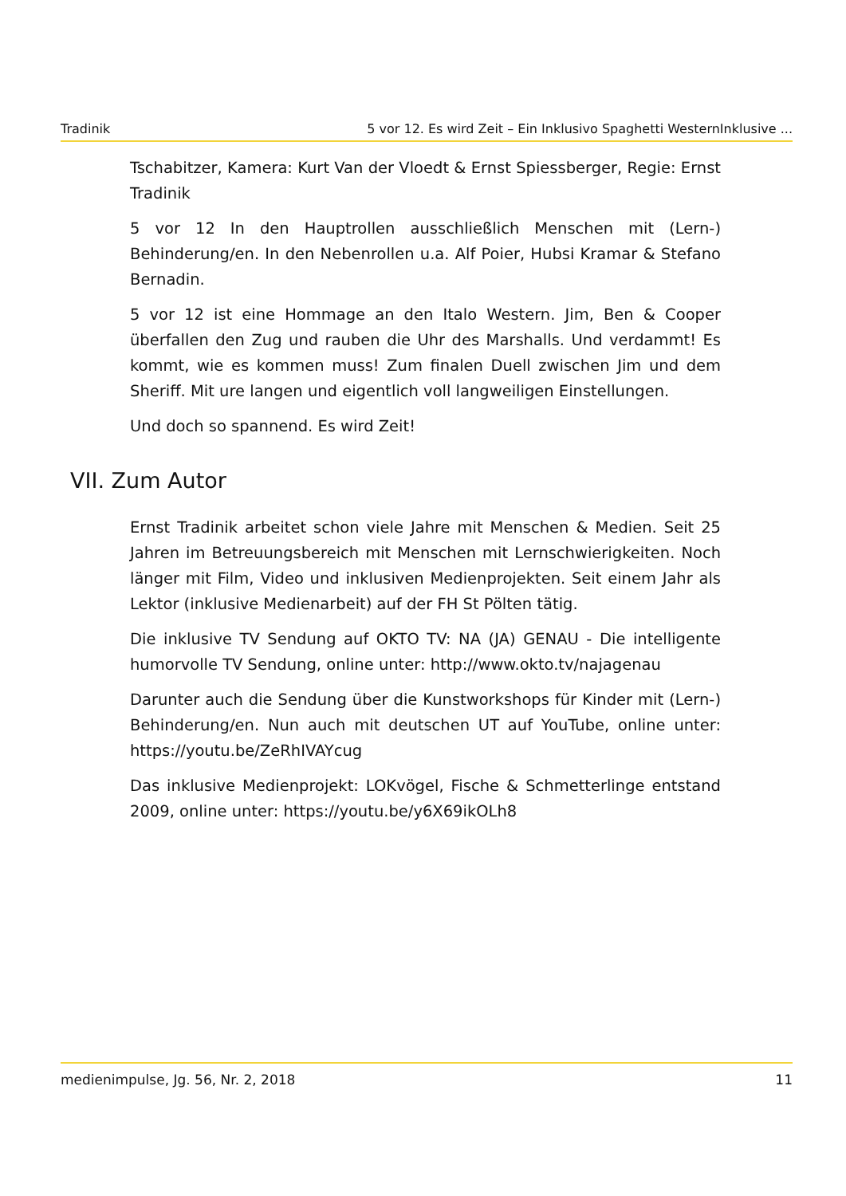Tradinik 5 vor 12. Es wird Zeit – Ein Inklusivo Spaghetti WesternInklusive ...
Tschabitzer, Kamera: Kurt Van der Vloedt & Ernst Spiessberger, Regie: Ernst Tradinik
5 vor 12 In den Hauptrollen ausschließlich Menschen mit (Lern-) Behinderung/en. In den Nebenrollen u.a. Alf Poier, Hubsi Kramar & Stefano Bernadin.
5 vor 12 ist eine Hommage an den Italo Western. Jim, Ben & Cooper überfallen den Zug und rauben die Uhr des Marshalls. Und verdammt! Es kommt, wie es kommen muss! Zum finalen Duell zwischen Jim und dem Sheriff. Mit ure langen und eigentlich voll langweiligen Einstellungen.
Und doch so spannend. Es wird Zeit!
VII. Zum Autor
Ernst Tradinik arbeitet schon viele Jahre mit Menschen & Medien. Seit 25 Jahren im Betreuungsbereich mit Menschen mit Lernschwierigkeiten. Noch länger mit Film, Video und inklusiven Medienprojekten. Seit einem Jahr als Lektor (inklusive Medienarbeit) auf der FH St Pölten tätig.
Die inklusive TV Sendung auf OKTO TV: NA (JA) GENAU - Die intelligente humorvolle TV Sendung, online unter: http://www.okto.tv/najagenau
Darunter auch die Sendung über die Kunstworkshops für Kinder mit (Lern-) Behinderung/en. Nun auch mit deutschen UT auf YouTube, online unter: https://youtu.be/ZeRhIVAYcug
Das inklusive Medienprojekt: LOKvögel, Fische & Schmetterlinge entstand 2009, online unter: https://youtu.be/y6X69ikOLh8
medienimpulse, Jg. 56, Nr. 2, 2018 11